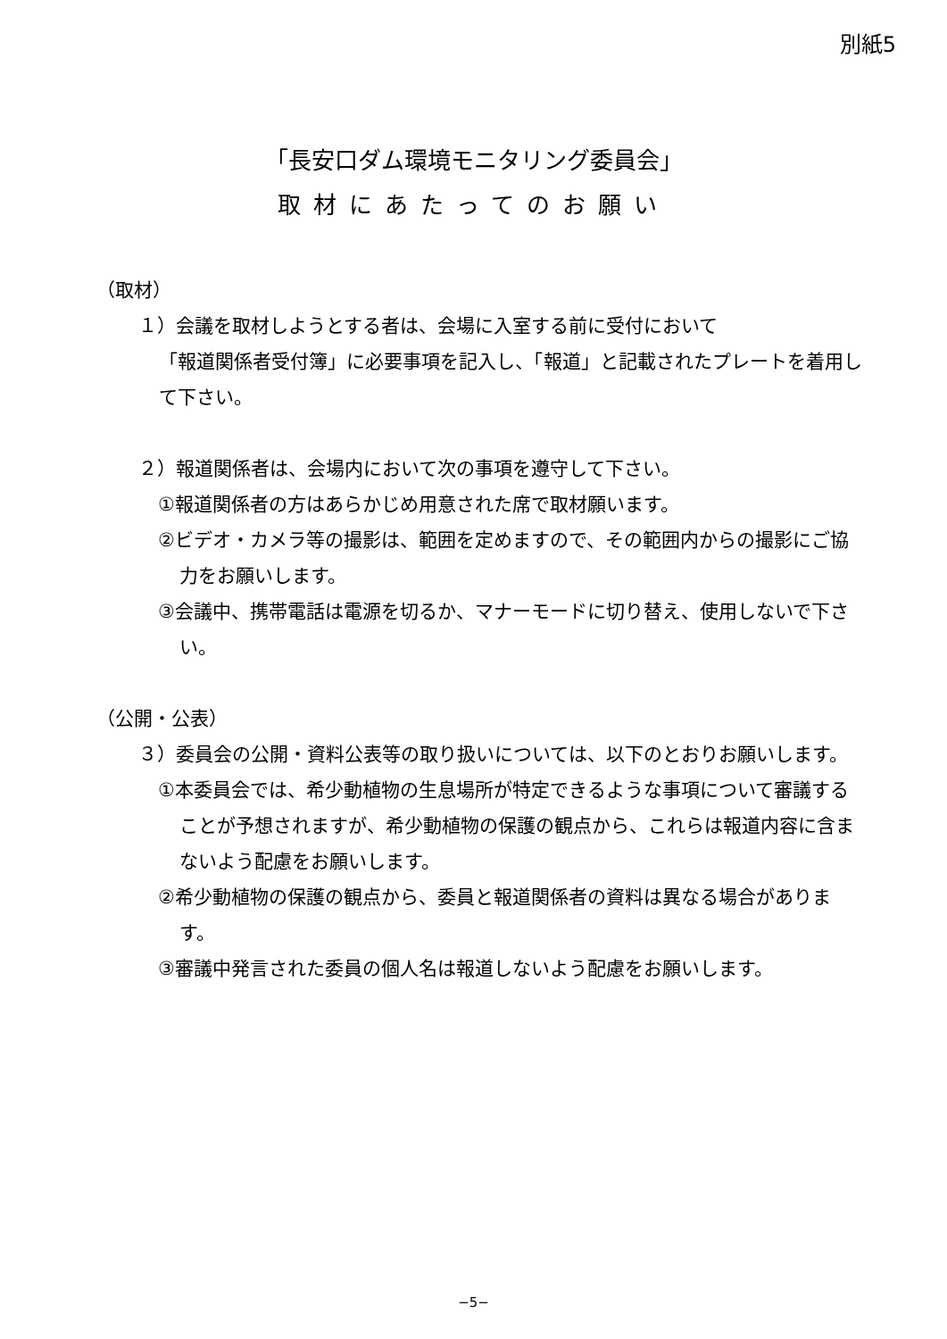別紙5
「長安口ダム環境モニタリング委員会」
取材にあたってのお願い
（取材）
１）会議を取材しようとする者は、会場に入室する前に受付において
「報道関係者受付簿」に必要事項を記入し、「報道」と記載されたプレートを着用して下さい。
２）報道関係者は、会場内において次の事項を遵守して下さい。
①報道関係者の方はあらかじめ用意された席で取材願います。
②ビデオ・カメラ等の撮影は、範囲を定めますので、その範囲内からの撮影にご協力をお願いします。
③会議中、携帯電話は電源を切るか、マナーモードに切り替え、使用しないで下さい。
（公開・公表）
３）委員会の公開・資料公表等の取り扱いについては、以下のとおりお願いします。
①本委員会では、希少動植物の生息場所が特定できるような事項について審議することが予想されますが、希少動植物の保護の観点から、これらは報道内容に含まないよう配慮をお願いします。
②希少動植物の保護の観点から、委員と報道関係者の資料は異なる場合があります。
③審議中発言された委員の個人名は報道しないよう配慮をお願いします。
−5−